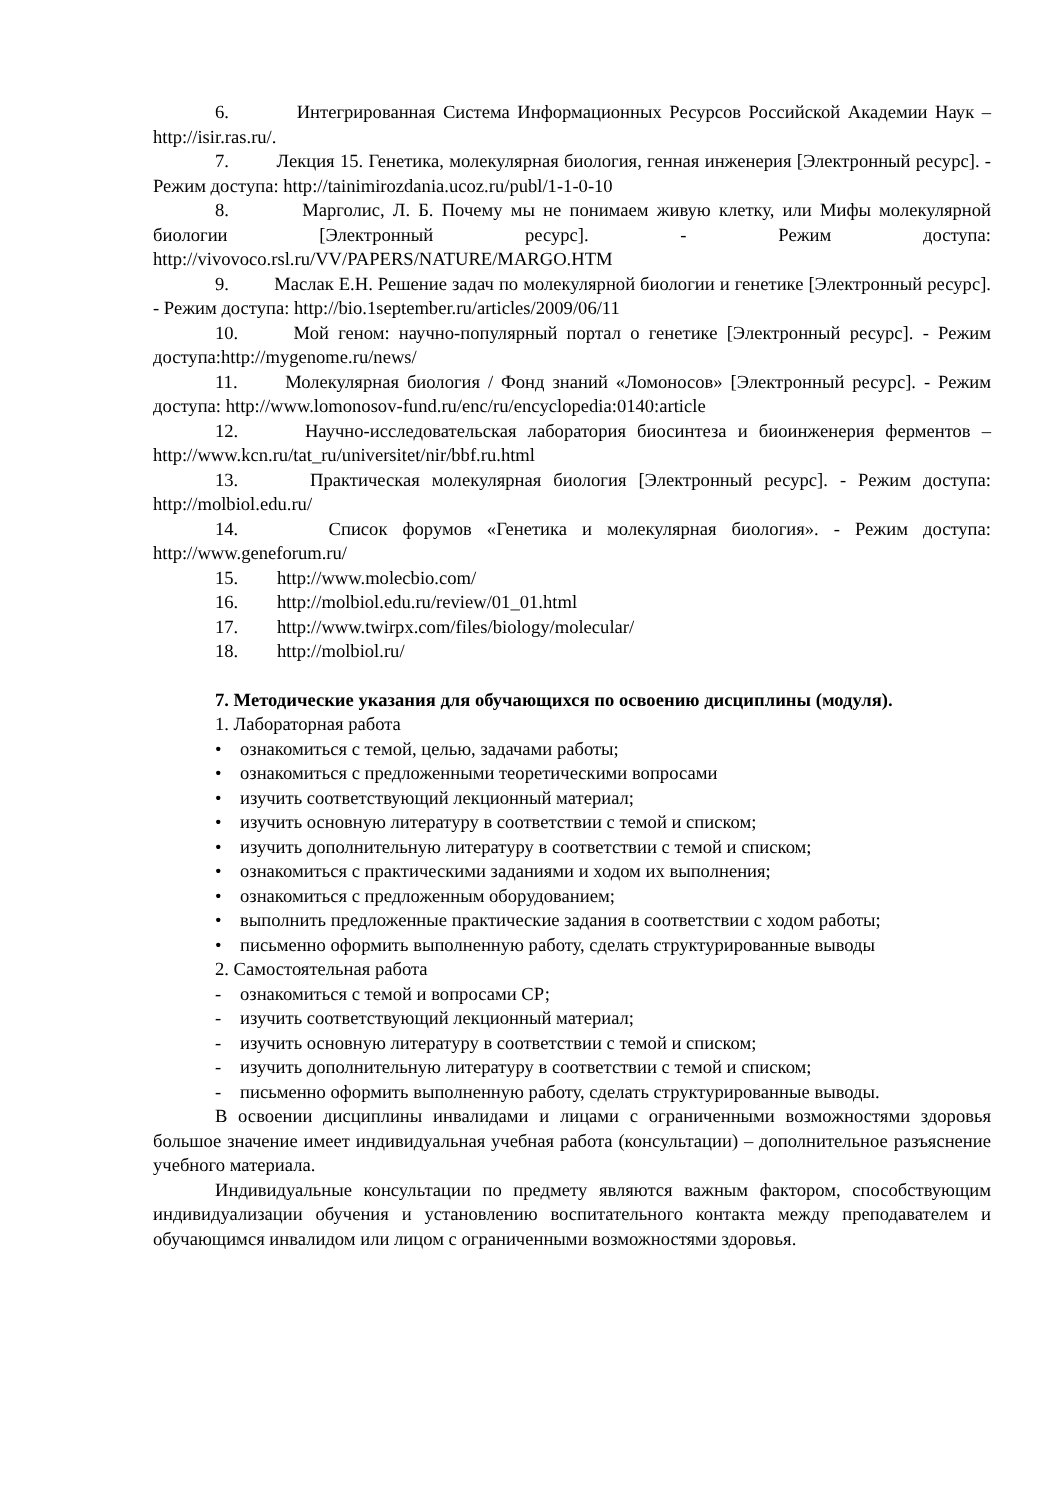6. Интегрированная Система Информационных Ресурсов Российской Академии Наук – http://isir.ras.ru/.
7. Лекция 15. Генетика, молекулярная биология, генная инженерия [Электронный ресурс]. - Режим доступа: http://tainimirozdania.ucoz.ru/publ/1-1-0-10
8. Марголис, Л. Б. Почему мы не понимаем живую клетку, или Мифы молекулярной биологии [Электронный ресурс]. - Режим доступа: http://vivovoco.rsl.ru/VV/PAPERS/NATURE/MARGO.HTM
9. Маслак Е.Н. Решение задач по молекулярной биологии и генетике [Электронный ресурс]. - Режим доступа: http://bio.1september.ru/articles/2009/06/11
10. Мой геном: научно-популярный портал о генетике [Электронный ресурс]. - Режим доступа:http://mygenome.ru/news/
11. Молекулярная биология / Фонд знаний «Ломоносов» [Электронный ресурс]. - Режим доступа: http://www.lomonosov-fund.ru/enc/ru/encyclopedia:0140:article
12. Научно-исследовательская лаборатория биосинтеза и биоинженерия ферментов – http://www.kcn.ru/tat_ru/universitet/nir/bbf.ru.html
13. Практическая молекулярная биология [Электронный ресурс]. - Режим доступа: http://molbiol.edu.ru/
14. Список форумов «Генетика и молекулярная биология». - Режим доступа: http://www.geneforum.ru/
15. http://www.molecbio.com/
16. http://molbiol.edu.ru/review/01_01.html
17. http://www.twirpx.com/files/biology/molecular/
18. http://molbiol.ru/
7. Методические указания для обучающихся по освоению дисциплины (модуля).
1. Лабораторная работа
• ознакомиться с темой, целью, задачами работы;
• ознакомиться с предложенными теоретическими вопросами
• изучить соответствующий лекционный материал;
• изучить основную литературу в соответствии с темой и списком;
• изучить дополнительную литературу в соответствии с темой и списком;
• ознакомиться с практическими заданиями и ходом их выполнения;
• ознакомиться с предложенным оборудованием;
• выполнить предложенные практические задания в соответствии с ходом работы;
• письменно оформить выполненную работу, сделать структурированные выводы
2. Самостоятельная работа
- ознакомиться с темой и вопросами СР;
- изучить соответствующий лекционный материал;
- изучить основную литературу в соответствии с темой и списком;
- изучить дополнительную литературу в соответствии с темой и списком;
- письменно оформить выполненную работу, сделать структурированные выводы.
В освоении дисциплины инвалидами и лицами с ограниченными возможностями здоровья большое значение имеет индивидуальная учебная работа (консультации) – дополнительное разъяснение учебного материала.
Индивидуальные консультации по предмету являются важным фактором, способствующим индивидуализации обучения и установлению воспитательного контакта между преподавателем и обучающимся инвалидом или лицом с ограниченными возможностями здоровья.